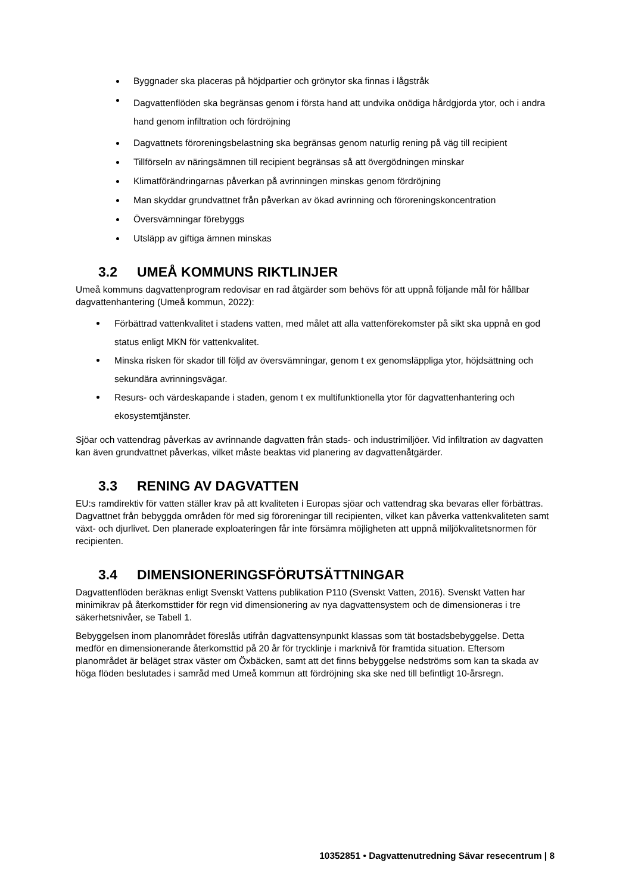Byggnader ska placeras på höjdpartier och grönytor ska finnas i lågstråk
Dagvattenflöden ska begränsas genom i första hand att undvika onödiga hårdgjorda ytor, och i andra hand genom infiltration och fördröjning
Dagvattnets föroreningsbelastning ska begränsas genom naturlig rening på väg till recipient
Tillförseln av näringsämnen till recipient begränsas så att övergödningen minskar
Klimatförändringarnas påverkan på avrinningen minskas genom fördröjning
Man skyddar grundvattnet från påverkan av ökad avrinning och föroreningskoncentration
Översvämningar förebyggs
Utsläpp av giftiga ämnen minskas
3.2 UMEÅ KOMMUNS RIKTLINJER
Umeå kommuns dagvattenprogram redovisar en rad åtgärder som behövs för att uppnå följande mål för hållbar dagvattenhantering (Umeå kommun, 2022):
Förbättrad vattenkvalitet i stadens vatten, med målet att alla vattenförekomster på sikt ska uppnå en god status enligt MKN för vattenkvalitet.
Minska risken för skador till följd av översvämningar, genom t ex genomsläppliga ytor, höjdsättning och sekundära avrinningsvägar.
Resurs- och värdeskapande i staden, genom t ex multifunktionella ytor för dagvattenhantering och ekosystemtjänster.
Sjöar och vattendrag påverkas av avrinnande dagvatten från stads- och industrimiljöer. Vid infiltration av dagvatten kan även grundvattnet påverkas, vilket måste beaktas vid planering av dagvattenåtgärder.
3.3 RENING AV DAGVATTEN
EU:s ramdirektiv för vatten ställer krav på att kvaliteten i Europas sjöar och vattendrag ska bevaras eller förbättras. Dagvattnet från bebyggda områden för med sig föroreningar till recipienten, vilket kan påverka vattenkvaliteten samt växt- och djurlivet. Den planerade exploateringen får inte försämra möjligheten att uppnå miljökvalitetsnormen för recipienten.
3.4 DIMENSIONERINGSFÖRUTSÄTTNINGAR
Dagvattenflöden beräknas enligt Svenskt Vattens publikation P110 (Svenskt Vatten, 2016). Svenskt Vatten har minimikrav på återkomsttider för regn vid dimensionering av nya dagvattensystem och de dimensioneras i tre säkerhetsnivåer, se Tabell 1.
Bebyggelsen inom planområdet föreslås utifrån dagvattensynpunkt klassas som tät bostadsbebyggelse. Detta medför en dimensionerande återkomsttid på 20 år för trycklinje i marknivå för framtida situation. Eftersom planområdet är beläget strax väster om Öxbäcken, samt att det finns bebyggelse nedströms som kan ta skada av höga flöden beslutades i samråd med Umeå kommun att fördröjning ska ske ned till befintligt 10-årsregn.
10352851 • Dagvattenutredning Sävar resecentrum | 8